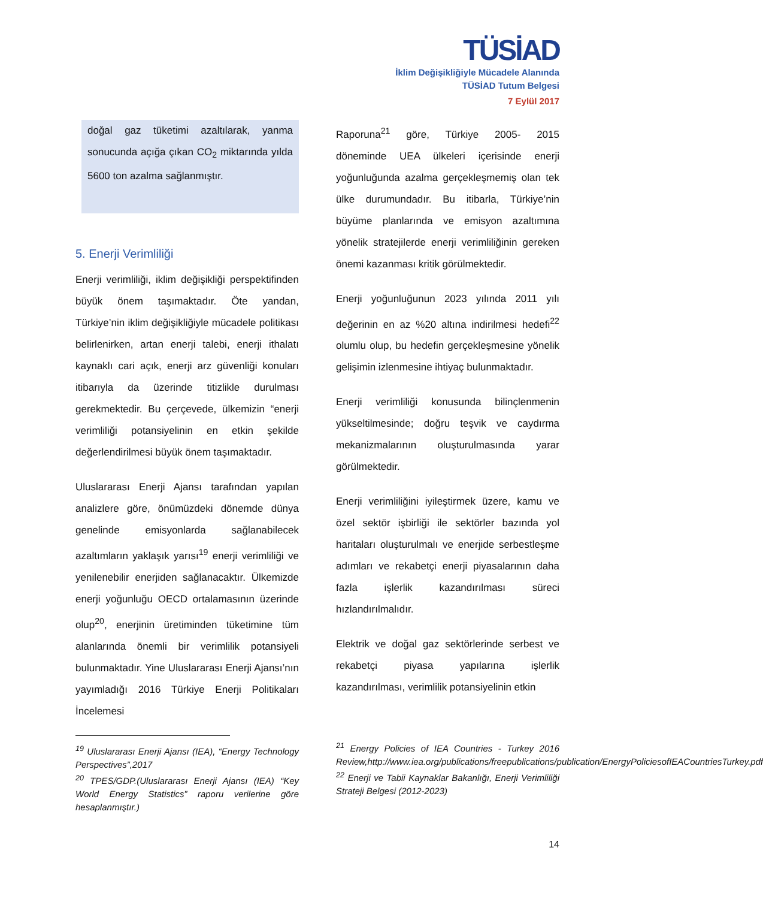TÜSİAD
İklim Değişikliğiyle Mücadele Alanında
TÜSİAD Tutum Belgesi
7 Eylül 2017
doğal gaz tüketimi azaltılarak, yanma sonucunda açığa çıkan CO<sub>2</sub> miktarında yılda 5600 ton azalma sağlanmıştır.
5. Enerji Verimliliği
Enerji verimliliği, iklim değişikliği perspektifinden büyük önem taşımaktadır. Öte yandan, Türkiye’nin iklim değişikliğiyle mücadele politikası belirlenirken, artan enerji talebi, enerji ithalatı kaynaklı cari açık, enerji arz güvenliği konuları itibarıyla da üzerinde titizlikle durulması gerekmektedir. Bu çerçevede, ülkemizin “enerji verimliliği potansiyelinin en etkin şekilde değerlendirilmesi büyük önem taşımaktadır.
Uluslararası Enerji Ajansı tarafından yapılan analizlere göre, önümüzdeki dönemde dünya genelinde emisyonlarda sağlanabilecek azaltımların yaklaşık yarısı<sup>19</sup> enerji verimliliği ve yenilenebilir enerjiden sağlanacaktır. Ülkemizde enerji yoğunluğu OECD ortalamasının üzerinde olup<sup>20</sup>, enerjinin üretiminden tüketimine tüm alanlarında önemli bir verimlilik potansiyeli bulunmaktadır. Yine Uluslararası Enerji Ajansı’nın yayımladığı 2016 Türkiye Enerji Politikaları İncelemesi
<sup>19</sup> Uluslararası Enerji Ajansı (IEA), “Energy Technology Perspectives”,2017
<sup>20</sup> TPES/GDP.(Uluslararası Enerji Ajansı (IEA) “Key World Energy Statistics” raporu verilerine göre hesaplanmıştır.)
Raporuna<sup>21</sup> göre, Türkiye 2005- 2015 döneminde UEA ülkeleri içerisinde enerji yoğunluğunda azalma gerçekleşmemiş olan tek ülke durumundadır. Bu itibarla, Türkiye’nin büyüme planlarında ve emisyon azaltımına yönelik stratejilerde enerji verimliliğinin gereken önemi kazanması kritik görülmektedir.
Enerji yoğunluğunun 2023 yılında 2011 yılı değerinin en az %20 altına indirilmesi hedefi<sup>22</sup> olumlu olup, bu hedefin gerçekleşmesine yönelik gelişimin izlenmesine ihtiyaç bulunmaktadır.
Enerji verimliliği konusunda bilinçlenmenin yükseltilmesinde; doğru teşvik ve caydırma mekanizmalarının oluşturulmasında yarar görülmektedir.
Enerji verimliliğini iyileştirmek üzere, kamu ve özel sektör işbirliği ile sektörler bazında yol haritaları oluşturulmalı ve enerjide serbestleşme adımları ve rekabetçi enerji piyasalarının daha fazla işlerlik kazandırılması süreci hızlandırılmalıdır.
Elektrik ve doğal gaz sektörlerinde serbest ve rekabetçi piyasa yapılarına işlerlik kazandırılması, verimlilik potansiyelinin etkin
<sup>21</sup> Energy Policies of IEA Countries - Turkey 2016 Review,http://www.iea.org/publications/freepublications/publication/EnergyPoliciesofIEACountriesTurkey.pdf
<sup>22</sup> Enerji ve Tabii Kaynaklar Bakanlığı, Enerji Verimliliği Strateji Belgesi (2012-2023)
14